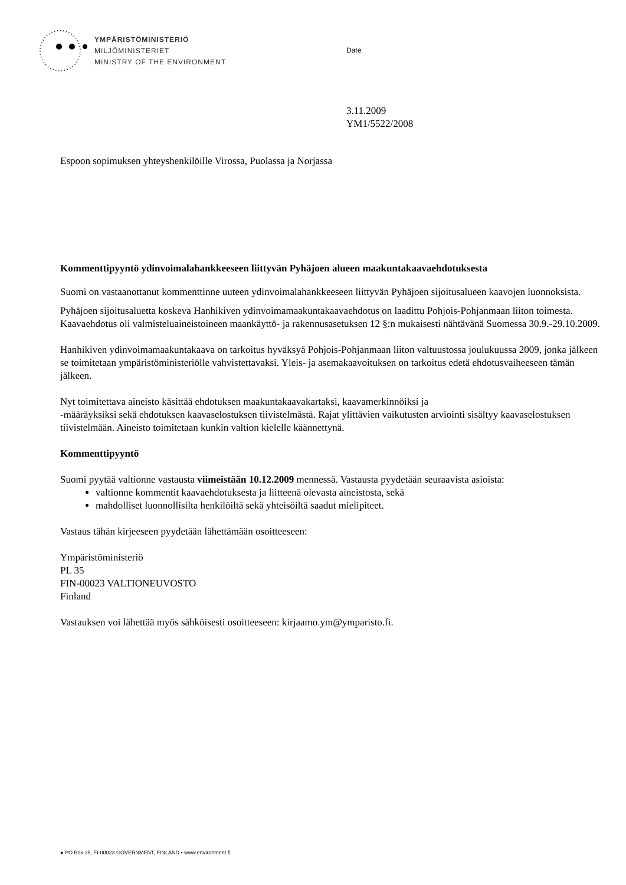YMPÄRISTÖMINISTERIÖ
MILJÖMINISTERIET
MINISTRY OF THE ENVIRONMENT
Date
3.11.2009
YM1/5522/2008
Espoon sopimuksen yhteyshenkilöille Virossa, Puolassa ja Norjassa
Kommenttipyyntö ydinvoimalahankkeeseen liittyvän Pyhäjoen alueen maakuntakaavaehdotukses­ta
Suomi on vastaanottanut kommenttinne uuteen ydinvoimalahankkeeseen liittyvän Pyhäjoen sijoitusalueen kaavojen luonnoksista.
Pyhäjoen sijoitusaluetta koskeva Hanhikiven ydinvoimamaakuntakaavaehdotus on laadittu Pohjois-Pohjanmaan liiton toimesta. Kaavaehdotus oli valmisteluaineistoineen maankäyttö- ja rakennusasetuksen 12 §:n mukaisesti nähtävänä Suomessa 30.9.-29.10.2009.
Hanhikiven ydinvoimamaakuntakaava on tarkoitus hyväksyä Pohjois-Pohjanmaan liiton valtuustossa joulukuussa 2009, jonka jälkeen se toimitetaan ympäristöministeriölle vahvistettavaksi. Yleis- ja asemakaavoituksen on tarkoitus edetä ehdotusvaiheeseen tämän jälkeen.
Nyt toimitettava aineisto käsittää ehdotuksen maakuntakaavakartaksi, kaavamerkinnöiksi ja
-määräyksiksi sekä ehdotuksen kaavaselostuksen tiivistelmästä. Rajat ylittävien vaikutusten arviointi sisältyy kaavaselostuksen tiivistelmään. Aineisto toimitetaan kunkin valtion kielelle käännettynä.
Kommenttipyyntö
Suomi pyytää valtionne vastausta viimeistään 10.12.2009 mennessä. Vastausta pyydetään seuraavista asioista:
valtionne kommentit kaavaehdotuksesta ja liitteenä olevasta aineistosta, sekä
mahdolliset luonnollisilta henkilöiltä sekä yhteisöiltä saadut mielipiteet.
Vastaus tähän kirjeeseen pyydetään lähettämään osoitteeseen:
Ympäristöministeriö
PL 35
FIN-00023 VALTIONEUVOSTO
Finland
Vastauksen voi lähettää myös sähköisesti osoitteeseen: kirjaamo.ym@ymparisto.fi.
● PO Box 35, FI-00023 GOVERNMENT, FINLAND • www.environment.fi